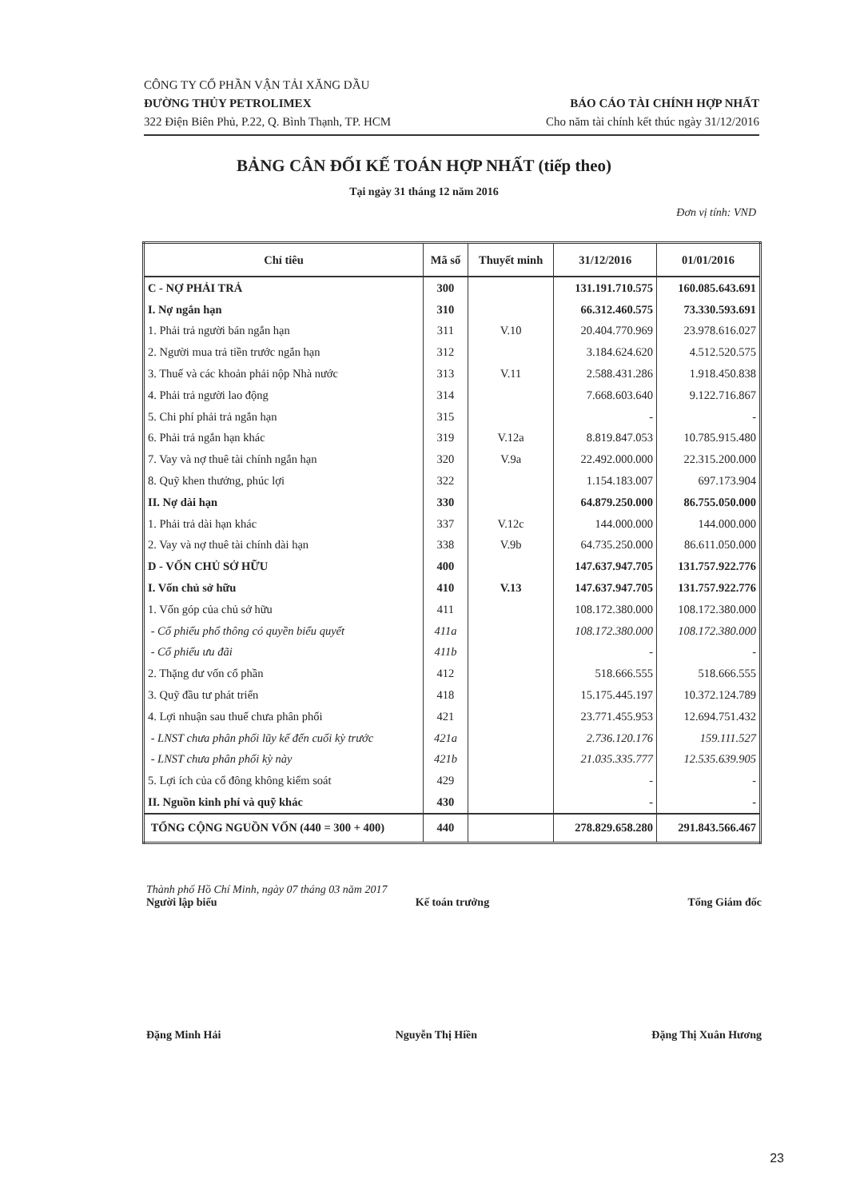CÔNG TY CỔ PHẦN VẬN TẢI XĂNG DẦU
ĐƯỜNG THỦY PETROLIMEX
322 Điện Biên Phủ, P.22, Q. Bình Thạnh, TP. HCM
BÁO CÁO TÀI CHÍNH HỢP NHẤT
Cho năm tài chính kết thúc ngày 31/12/2016
BẢNG CÂN ĐỐI KẾ TOÁN HỢP NHẤT (tiếp theo)
Tại ngày 31 tháng 12 năm 2016
Đơn vị tính: VND
| Chỉ tiêu | Mã số | Thuyết minh | 31/12/2016 | 01/01/2016 |
| --- | --- | --- | --- | --- |
| C - NỢ PHẢI TRẢ | 300 | | 131.191.710.575 | 160.085.643.691 |
| I. Nợ ngắn hạn | 310 | | 66.312.460.575 | 73.330.593.691 |
| 1. Phải trả người bán ngắn hạn | 311 | V.10 | 20.404.770.969 | 23.978.616.027 |
| 2. Người mua trả tiền trước ngắn hạn | 312 | | 3.184.624.620 | 4.512.520.575 |
| 3. Thuế và các khoản phải nộp Nhà nước | 313 | V.11 | 2.588.431.286 | 1.918.450.838 |
| 4. Phải trả người lao động | 314 | | 7.668.603.640 | 9.122.716.867 |
| 5. Chi phí phải trả ngắn hạn | 315 | | - | - |
| 6. Phải trả ngắn hạn khác | 319 | V.12a | 8.819.847.053 | 10.785.915.480 |
| 7. Vay và nợ thuê tài chính ngắn hạn | 320 | V.9a | 22.492.000.000 | 22.315.200.000 |
| 8. Quỹ khen thưởng, phúc lợi | 322 | | 1.154.183.007 | 697.173.904 |
| II. Nợ dài hạn | 330 | | 64.879.250.000 | 86.755.050.000 |
| 1. Phải trả dài hạn khác | 337 | V.12c | 144.000.000 | 144.000.000 |
| 2. Vay và nợ thuê tài chính dài hạn | 338 | V.9b | 64.735.250.000 | 86.611.050.000 |
| D - VỐN CHỦ SỞ HỮU | 400 | | 147.637.947.705 | 131.757.922.776 |
| I. Vốn chủ sở hữu | 410 | V.13 | 147.637.947.705 | 131.757.922.776 |
| 1. Vốn góp của chủ sở hữu | 411 | | 108.172.380.000 | 108.172.380.000 |
| - Cổ phiếu phổ thông có quyền biểu quyết | 411a | | 108.172.380.000 | 108.172.380.000 |
| - Cổ phiếu ưu đãi | 411b | | - | - |
| 2. Thặng dư vốn cổ phần | 412 | | 518.666.555 | 518.666.555 |
| 3. Quỹ đầu tư phát triển | 418 | | 15.175.445.197 | 10.372.124.789 |
| 4. Lợi nhuận sau thuế chưa phân phối | 421 | | 23.771.455.953 | 12.694.751.432 |
| - LNST chưa phân phối lũy kế đến cuối kỳ trước | 421a | | 2.736.120.176 | 159.111.527 |
| - LNST chưa phân phối kỳ này | 421b | | 21.035.335.777 | 12.535.639.905 |
| 5. Lợi ích của cổ đông không kiểm soát | 429 | | - | - |
| II. Nguồn kinh phí và quỹ khác | 430 | | - | - |
| TỔNG CỘNG NGUỒN VỐN (440 = 300 + 400) | 440 | | 278.829.658.280 | 291.843.566.467 |
Thành phố Hồ Chí Minh, ngày 07 tháng 03 năm 2017
Người lập biểu Kế toán trưởng Tổng Giám đốc
Đặng Minh Hải Nguyễn Thị Hiền Đặng Thị Xuân Hương
23